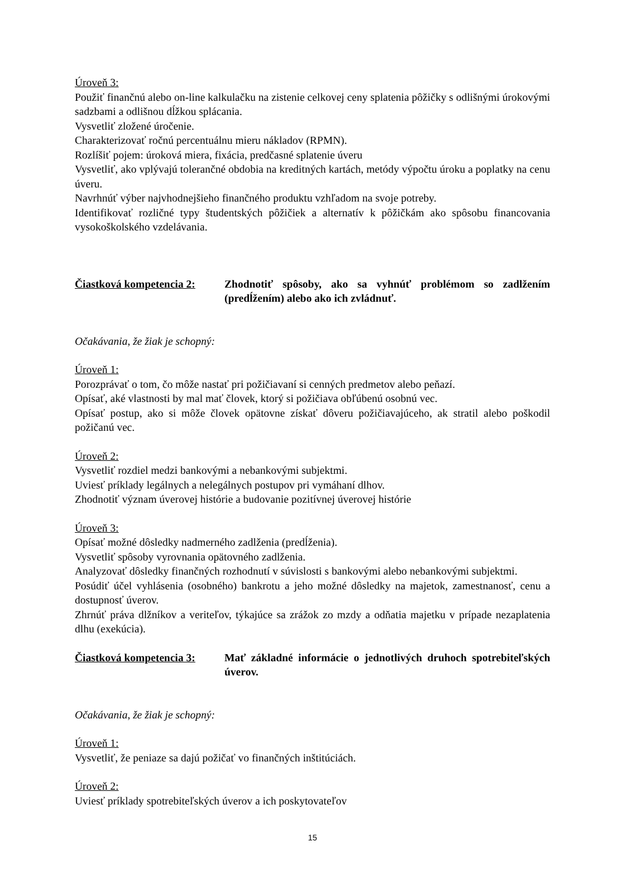Úroveň 3:
Použiť finančnú alebo on-line kalkulačku na zistenie celkovej ceny splatenia pôžičky s odlišnými úrokovými sadzbami a odlišnou dĺžkou splácania.
Vysvetliť zložené úročenie.
Charakterizovať ročnú percentuálnu mieru nákladov (RPMN).
Rozlíšiť pojem: úroková miera, fixácia, predčasné splatenie úveru
Vysvetliť, ako vplývajú toleranč­né obdobia na kreditných kartách, metódy výpočtu úroku a poplatky na cenu úveru.
Navrhnúť výber najvhodnejšieho finančného produktu vzhľadom na svoje potreby.
Identifikovať rozličné typy študentských pôžičiek a alternatív k pôžičkám ako spôsobu financovania vysokoškolského vzdelávania.
Čiastková kompetencia 2:
Zhodnotiť spôsoby, ako sa vyhnúť problémom so zadlžením (predĺžením) alebo ako ich zvládnuť.
Očakávania, že žiak je schopný:
Úroveň 1:
Porozprávať o tom, čo môže nastať pri požičiavaní si cenných predmetov alebo peňazí.
Opísať, aké vlastnosti by mal mať človek, ktorý si požičiava obľúbenú osobnú vec.
Opísať postup, ako si môže človek opätovne získať dôveru požičiavajúceho, ak stratil alebo poškodil požičanú vec.
Úroveň 2:
Vysvetliť rozdiel medzi bankovými a nebankovými subjektmi.
Uviesť príklady legálnych a nelegálnych postupov pri vymáhaní dlhov.
Zhodnotiť význam úverovej histórie a budovanie pozitívnej úverovej histórie
Úroveň 3:
Opísať možné dôsledky nadmerného zadlženia (predĺženia).
Vysvetliť spôsoby vyrovnania opätovného zadlženia.
Analyzovať dôsledky finančných rozhodnutí v súvislosti s bankovými alebo nebankovými subjektmi.
Posúdiť účel vyhlásenia (osobného) bankrotu a jeho možné dôsledky na majetok, zamestnanosť, cenu a dostupnosť úverov.
Zhrnúť práva dlžníkov a veriteľov, týkajúce sa zrážok zo mzdy a odňatia majetku v prípade nezaplatenia dlhu (exekúcia).
Čiastková kompetencia 3:
Mať základné informácie o jednotlivých druhoch spotrebiteľských úverov.
Očakávania, že žiak je schopný:
Úroveň 1:
Vysvetliť, že peniaze sa dajú požičať vo finančných inštitúciách.
Úroveň 2:
Uviesť príklady spotrebiteľských úverov a ich poskytovateľov
15